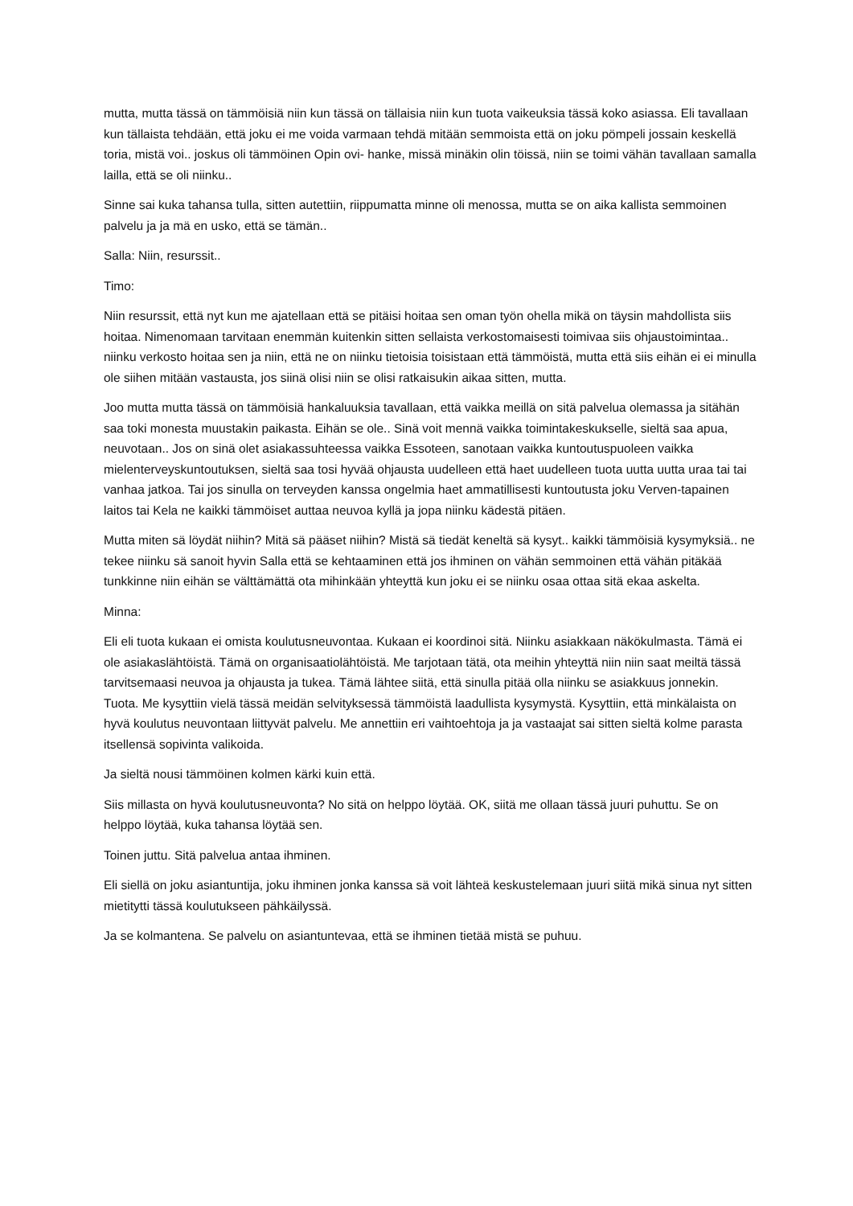mutta, mutta tässä on tämmöisiä niin kun tässä on tällaisia niin kun tuota vaikeuksia tässä koko asiassa. Eli tavallaan kun tällaista tehdään, että joku ei me voida varmaan tehdä mitään semmoista että on joku pömpeli jossain keskellä toria, mistä voi.. joskus oli tämmöinen Opin ovi- hanke, missä minäkin olin töissä, niin se toimi vähän tavallaan samalla lailla, että se oli niinku..
Sinne sai kuka tahansa tulla, sitten autettiin, riippumatta minne oli menossa, mutta se on aika kallista semmoinen palvelu ja ja mä en usko, että se tämän..
Salla: Niin, resurssit..
Timo:
Niin resurssit, että nyt kun me ajatellaan että se pitäisi hoitaa sen oman työn ohella mikä on täysin mahdollista siis hoitaa. Nimenomaan tarvitaan enemmän kuitenkin sitten sellaista verkostomaisesti toimivaa siis ohjaustoimintaa.. niinku verkosto hoitaa sen ja niin, että ne on niinku tietoisia toisistaan että tämmöistä, mutta että siis eihän ei ei minulla ole siihen mitään vastausta, jos siinä olisi niin se olisi ratkaisukin aikaa sitten, mutta.
Joo mutta mutta tässä on tämmöisiä hankaluuksia tavallaan, että vaikka meillä on sitä palvelua olemassa ja sitähän saa toki monesta muustakin paikasta. Eihän se ole.. Sinä voit mennä vaikka toimintakeskukselle, sieltä saa apua, neuvotaan.. Jos on sinä olet asiakassuhteessa vaikka Essoteen, sanotaan vaikka kuntoutuspuoleen vaikka mielenterveyskuntoutuksen, sieltä saa tosi hyvää ohjausta uudelleen että haet uudelleen tuota uutta uutta uraa tai tai vanhaa jatkoa. Tai jos sinulla on terveyden kanssa ongelmia haet ammatillisesti kuntoutusta joku Verven-tapainen laitos tai Kela ne kaikki tämmöiset auttaa neuvoa kyllä ja jopa niinku kädestä pitäen.
Mutta miten sä löydät niihin? Mitä sä pääset niihin? Mistä sä tiedät keneltä sä kysyt.. kaikki tämmöisiä kysymyksiä.. ne tekee niinku sä sanoit hyvin Salla että se kehtaaminen että jos ihminen on vähän semmoinen että vähän pitäkää tunkkinne niin eihän se välttämättä ota mihinkään yhteyttä kun joku ei se niinku osaa ottaa sitä ekaa askelta.
Minna:
Eli eli tuota kukaan ei omista koulutusneuvontaa. Kukaan ei koordinoi sitä. Niinku asiakkaan näkökulmasta. Tämä ei ole asiakaslähtöistä. Tämä on organisaatiolähtöistä. Me tarjotaan tätä, ota meihin yhteyttä niin niin saat meiltä tässä tarvitsemaasi neuvoa ja ohjausta ja tukea. Tämä lähtee siitä, että sinulla pitää olla niinku se asiakkuus jonnekin. Tuota. Me kysyttiin vielä tässä meidän selvityksessä tämmöistä laadullista kysymystä. Kysyttiin, että minkälaista on hyvä koulutus neuvontaan liittyvät palvelu. Me annettiin eri vaihtoehtoja ja ja vastaajat sai sitten sieltä kolme parasta itsellensä sopivinta valikoida.
Ja sieltä nousi tämmöinen kolmen kärki kuin että.
Siis millasta on hyvä koulutusneuvonta? No sitä on helppo löytää. OK, siitä me ollaan tässä juuri puhuttu. Se on helppo löytää, kuka tahansa löytää sen.
Toinen juttu. Sitä palvelua antaa ihminen.
Eli siellä on joku asiantuntija, joku ihminen jonka kanssa sä voit lähteä keskustelemaan juuri siitä mikä sinua nyt sitten mietitytti tässä koulutukseen pähkäilyssä.
Ja se kolmantena. Se palvelu on asiantuntevaa, että se ihminen tietää mistä se puhuu.